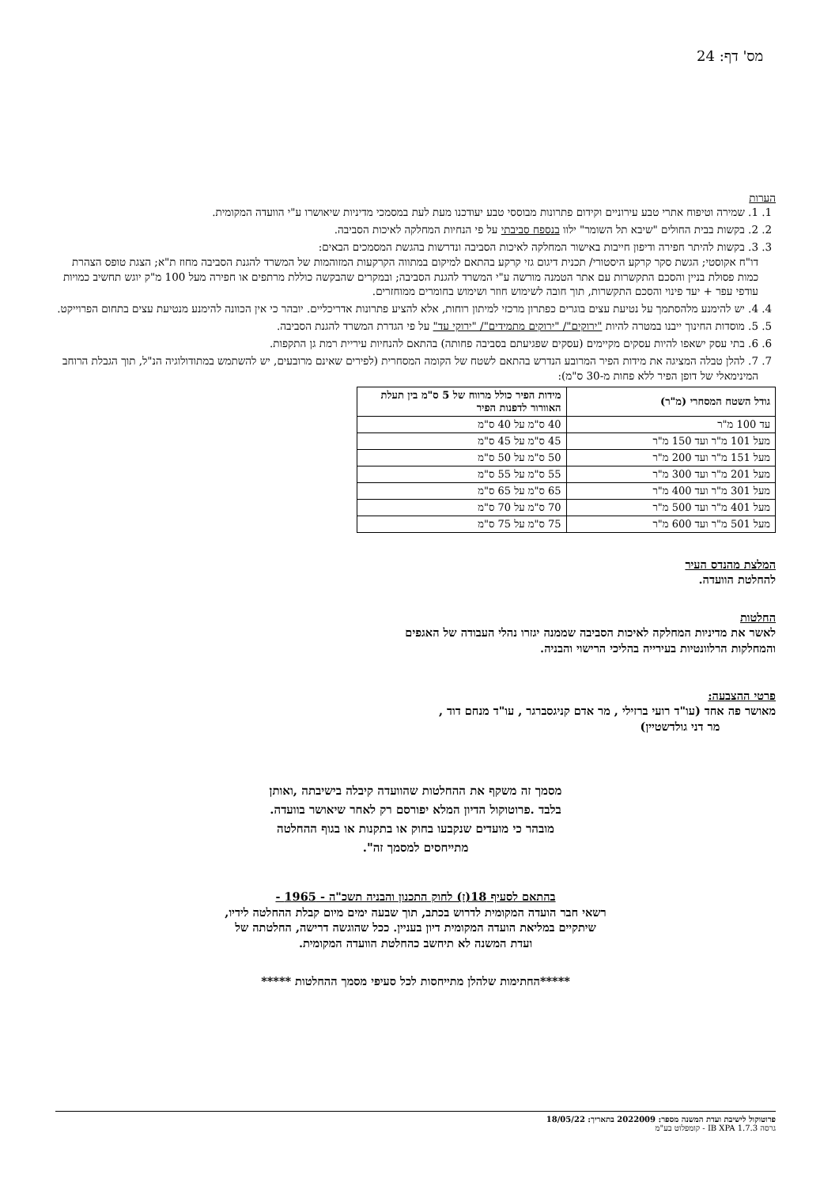מס' דף: 24
הערות
1. 1. שמירה וטיפוח אתרי טבע עירוניים וקידום פתרונות מבוססי טבע יעודכנו מעת לעת במסמכי מדיניות שיאושרו ע"י הוועדה המקומית.
2. 2. בקשות בבית החולים "שיבא תל השומר" ילוו בנספח סביבתי על פי הנחיות המחלקה לאיכות הסביבה.
3. 3. בקשות להיתר חפירה ודיפון חייבות באישור המחלקה לאיכות הסביבה ונדרשות בהגשת המסמכים הבאים:
דו"ח אקוסטי; הגשת סקר קרקע היסטורי/ תכנית דיגום גזי קרקע בהתאם למיקום במתווה הקרקעות המזוהמות של המשרד להגנת הסביבה מחוז ת"א; הצגת טופס הצהרת כמות פסולת בניין והסכם התקשרות עם אתר הטמנה מורשה ע"י המשרד להגנת הסביבה; ובמקרים שהבקשה כוללת מרתפים או חפירה מעל 100 מ"ק יוגש תחשיב כמויות עודפי עפר + יעד פינוי והסכם התקשרות, תוך חובה לשימוש חוזר ושימוש בחומרים ממוחזרים.
4. 4. יש להימנע מלהסתמך על נטיעת עצים בוגרים כפתרון מרכזי למיתון רוחות, אלא להציע פתרונות אדריכליים. יובהר כי אין הכוונה להימנע מנטיעת עצים בתחום הפרוייקט.
5. 5. מוסדות החינוך ייבנו במטרה להיות "ירוקים"/ "ירוקים מתמידים"/ "ירוקי עד" על פי הגדרת המשרד להגנת הסביבה.
6. 6. בתי עסק ישאפו להיות עסקים מקיימים (עסקים שפגיעתם בסביבה פחותה) בהתאם להנחיות עיריית רמת גן התקפות.
7. 7. להלן טבלה המציגה את מידות הפיר המרובע הנדרש בהתאם לשטח של הקומה המסחרית (לפירים שאינם מרובעים, יש להשתמש במתודולוגיה הנ"ל, תוך הגבלת הרוחב המינימאלי של דופן הפיר ללא פחות מ-30 ס"מ):
| גודל השטח המסחרי (מ"ר) | מידות הפיר כולל מרווח של 5 ס"מ בין תעלת האוורור לדפנות הפיר |
| --- | --- |
| עד 100 מ"ר | 40 ס"מ על 40 ס"מ |
| מעל 101 מ"ר ועד 150 מ"ר | 45 ס"מ על 45 ס"מ |
| מעל 151 מ"ר ועד 200 מ"ר | 50 ס"מ על 50 ס"מ |
| מעל 201 מ"ר ועד 300 מ"ר | 55 ס"מ על 55 ס"מ |
| מעל 301 מ"ר ועד 400 מ"ר | 65 ס"מ על 65 ס"מ |
| מעל 401 מ"ר ועד 500 מ"ר | 70 ס"מ על 70 ס"מ |
| מעל 501 מ"ר ועד 600 מ"ר | 75 ס"מ על 75 ס"מ |
המלצת מהנדס העיר
להחלטת הוועדה.
החלטות
לאשר את מדיניות המחלקה לאיכות הסביבה שממנה יגזרו נהלי העבודה של האגפים
והמחלקות הרלוונטיות בעירייה בהליכי הרישוי והבניה.
פרטי ההצבעה:
מאושר פה אחד (עו"ד רועי ברזילי , מר אדם קניגסברגר , עו"ד מנחם דוד ,
מר דני גולדשטיין)
מסמך זה משקף את ההחלטות שהוועדה קיבלה בישיבתה ,ואותן
בלבד .פרוטוקול הדיון המלא יפורסם רק לאחר שיאושר בוועדה.
מובהר כי מועדים שנקבעו בחוק או בתקנות או בגוף ההחלטה
מתייחסים למסמך זה".
בהתאם לסעיף 18(ז) לחוק התכנון והבניה תשכ"ה - 1965 -
רשאי חבר הועדה המקומית לדרוש בכתב, תוך שבעה ימים מיום קבלת ההחלטה לידיו,
שיתקיים במליאת הועדה המקומית דיון בעניין. ככל שהוגשה דרישה, החלטתה של
ועדת המשנה לא תיחשב כהחלטת הוועדה המקומית.
*****החתימות שלהלן מתייחסות לכל סעיפי מסמך ההחלטות *****
פרוטוקול לישיבת ועדת המשנה מספר: 2022009 בתאריך: 18/05/22
גרסה IB XPA 1.7.3 - קומפלוט בע"מ